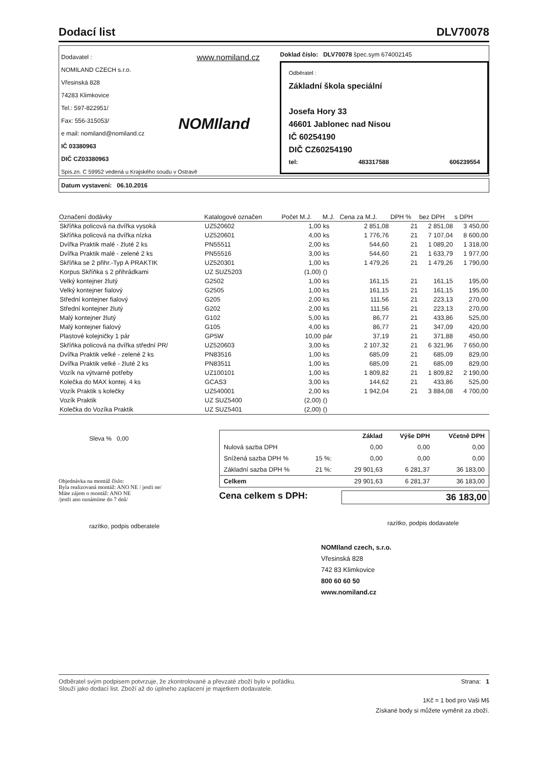Dodací list DLV70078
Dodavatel : www.nomiland.cz
NOMILAND CZECH s.r.o.
Vřesinská 828
74283 Klimkovice
Tel.: 597-822951/
Fax: 556-315053/
e mail: nomiland@nomiland.cz
IČ 03380963
DIČ CZ03380963
Spis.zn. C 59952 vedená u Krajského soudu v Ostravě
NOMIland
Doklad číslo: DLV70078 špec.sym 674002145
Odběratel :
Základní škola speciální
Josefa Hory 33
46601 Jablonec nad Nisou
IČ 60254190
DIČ CZ60254190
tel: 483317588 606239554
Datum vystavení: 06.10.2016
| Označení dodávky | Katalogové označen | Počet M.J. | M.J. | Cena za M.J. | DPH % | bez DPH | s DPH |
| --- | --- | --- | --- | --- | --- | --- | --- |
| Skříňka policová na dvířka vysoká | UZ520602 | 1,00 | ks | 2 851,08 | 21 | 2 851,08 | 3 450,00 |
| Skříňka policová na dvířka nízka | UZ520601 | 4,00 | ks | 1 776,76 | 21 | 7 107,04 | 8 600,00 |
| Dvířka Praktik malé - žluté 2 ks | PN55511 | 2,00 | ks | 544,60 | 21 | 1 089,20 | 1 318,00 |
| Dvířka Praktik malé - zelené 2 ks | PN55516 | 3,00 | ks | 544,60 | 21 | 1 633,79 | 1 977,00 |
| Skříňka se 2 přihr.-Typ A PRAKTIK | UZ520301 | 1,00 | ks | 1 479,26 | 21 | 1 479,26 | 1 790,00 |
| Korpus Skříňka s 2 přihrádkami | UZ SUZ5203 | (1,00) | () | | | | |
| Velký kontejner žlutý | G2502 | 1,00 | ks | 161,15 | 21 | 161,15 | 195,00 |
| Velký kontejner fialový | G2505 | 1,00 | ks | 161,15 | 21 | 161,15 | 195,00 |
| Střední kontejner fialový | G205 | 2,00 | ks | 111,56 | 21 | 223,13 | 270,00 |
| Střední kontejner žlutý | G202 | 2,00 | ks | 111,56 | 21 | 223,13 | 270,00 |
| Malý kontejner žlutý | G102 | 5,00 | ks | 86,77 | 21 | 433,86 | 525,00 |
| Malý kontejner fialový | G105 | 4,00 | ks | 86,77 | 21 | 347,09 | 420,00 |
| Plastové kolejničky 1 pár | GP5W | 10,00 | pár | 37,19 | 21 | 371,88 | 450,00 |
| Skříňka policová na dvířka střední PR/ | UZ520603 | 3,00 | ks | 2 107,32 | 21 | 6 321,96 | 7 650,00 |
| Dvířka Praktik velké - zelené 2 ks | PN83516 | 1,00 | ks | 685,09 | 21 | 685,09 | 829,00 |
| Dvířka Praktik velké - žluté 2 ks | PN83511 | 1,00 | ks | 685,09 | 21 | 685,09 | 829,00 |
| Vozík na výtvarné potřeby | UZ100101 | 1,00 | ks | 1 809,82 | 21 | 1 809,82 | 2 190,00 |
| Kolečka do MAX kontej. 4 ks | GCAS3 | 3,00 | ks | 144,62 | 21 | 433,86 | 525,00 |
| Vozík Praktik s kolečky | UZ540001 | 2,00 | ks | 1 942,04 | 21 | 3 884,08 | 4 700,00 |
| Vozík Praktik | UZ SUZ5400 | (2,00) | () | | | | |
| Kolečka do Vozíka Praktik | UZ SUZ5401 | (2,00) | () | | | | |
Sleva % 0,00
Objednávka na montáž číslo:
Byla realizovaná montáž: ANO NE / jestli ne/
Máte zájem o montáž: ANO NE
/jestli ano oznámíme do 7 dnů/
razítko, podpis odberatele
| | | Základ | Výše DPH | Včetně DPH |
| --- | --- | --- | --- | --- |
| Nulová sazba DPH | | 0,00 | 0,00 | 0,00 |
| Snížená sazba DPH % | 15 %: | 0,00 | 0,00 | 0,00 |
| Základní sazba DPH % | 21 %: | 29 901,63 | 6 281,37 | 36 183,00 |
| Celkem | | 29 901,63 | 6 281,37 | 36 183,00 |
Cena celkem s DPH: 36 183,00
razítko, podpis dodavatele
NOMIland czech, s.r.o.
Vřesinská 828
742 83 Klimkovice
800 60 60 50
www.nomiland.cz
Odběratel svým podpisem potvrzuje, že zkontrolované a převzaté zboží bylo v pořádku.
Slouží jako dodací list. Zboží až do úplneho zaplacení je majetkem dodavatele.
Strana: 1
1Kč = 1 bod pro Vaši Mš
Získané body si můžete vyměnit za zboží.